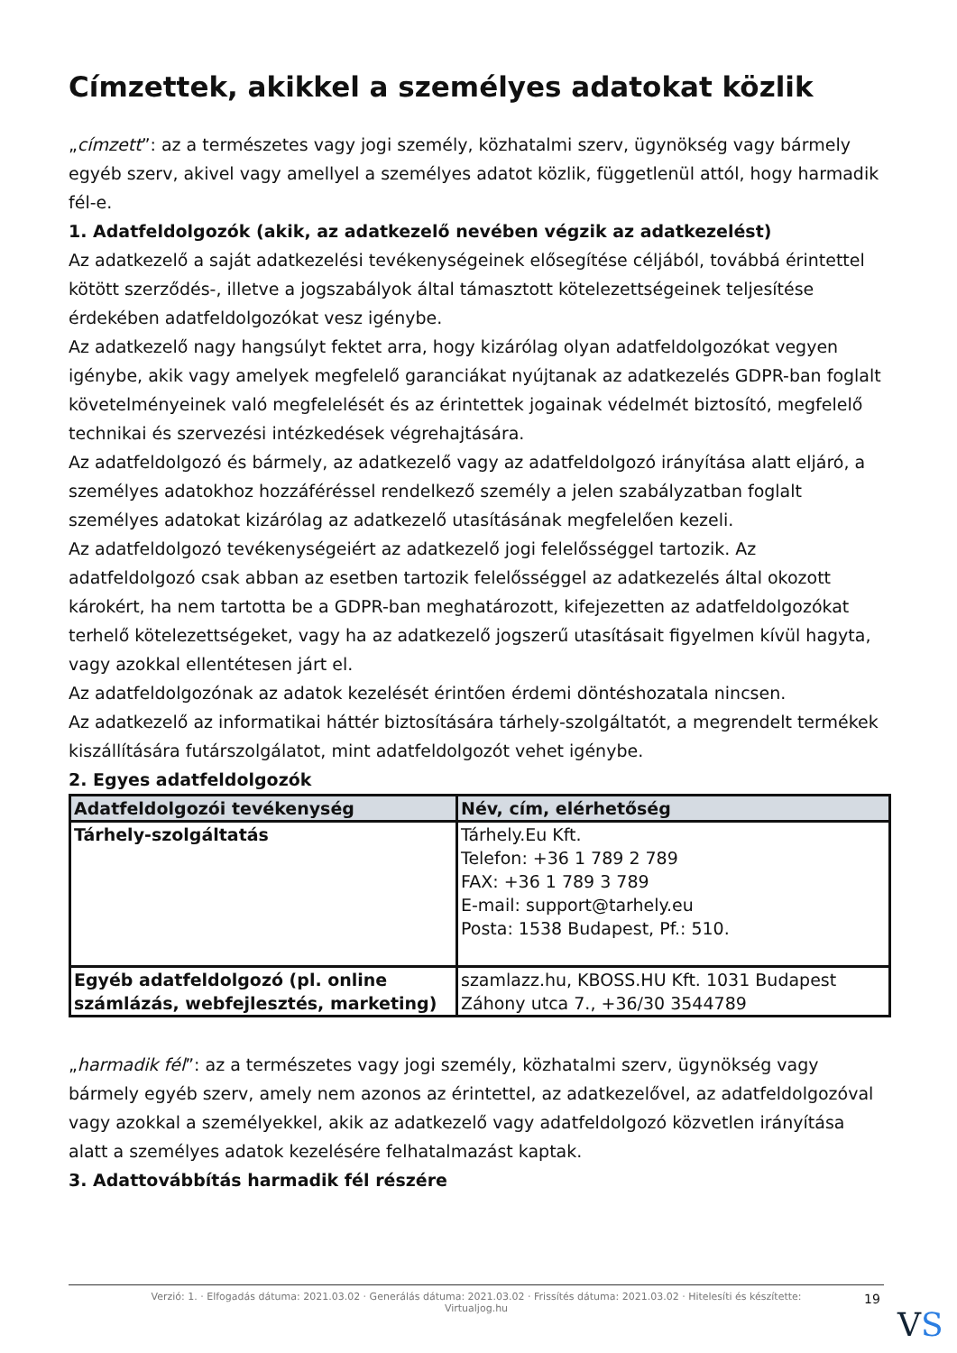Címzettek, akikkel a személyes adatokat közlik
„címzett”: az a természetes vagy jogi személy, közhatalmi szerv, ügynökség vagy bármely egyéb szerv, akivel vagy amellyel a személyes adatot közlik, függetlenül attól, hogy harmadik fél-e.
1. Adatfeldolgozók (akik, az adatkezelő nevében végzik az adatkezelést)
Az adatkezelő a saját adatkezelési tevékenységeinek elősegítése céljából, továbbá érintettel kötött szerződés-, illetve a jogszabályok által támasztott kötelezettségeinek teljesítése érdekében adatfeldolgozókat vesz igénybe.
Az adatkezelő nagy hangsúlyt fektet arra, hogy kizárólag olyan adatfeldolgozókat vegyen igénybe, akik vagy amelyek megfelelő garanciákat nyújtanak az adatkezelés GDPR-ban foglalt követelményeinek való megfelelését és az érintettek jogainak védelmét biztosító, megfelelő technikai és szervezési intézkedések végrehajtására.
Az adatfeldolgozó és bármely, az adatkezelő vagy az adatfeldolgozó irányítása alatt eljáró, a személyes adatokhoz hozzáféréssel rendelkező személy a jelen szabályzatban foglalt személyes adatokat kizárólag az adatkezelő utasításának megfelelően kezeli.
Az adatfeldolgozó tevékenységeiért az adatkezelő jogi felelősséggel tartozik. Az adatfeldolgozó csak abban az esetben tartozik felelősséggel az adatkezelés által okozott károkért, ha nem tartotta be a GDPR-ban meghatározott, kifejezetten az adatfeldolgozókat terhelő kötelezettségeket, vagy ha az adatkezelő jogszerű utasításait figyelmen kívül hagyta, vagy azokkal ellentétesen járt el.
Az adatfeldolgozónak az adatok kezelését érintően érdemi döntéshozatala nincsen.
Az adatkezelő az informatikai háttér biztosítására tárhely-szolgáltatót, a megrendelt termékek kiszállítására futárszolgálatot, mint adatfeldolgozót vehet igénybe.
2. Egyes adatfeldolgozók
| Adatfeldolgozói tevékenység | Név, cím, elérhetőség |
| --- | --- |
| Tárhely-szolgáltatás | Tárhely.Eu Kft. Telefon: +36 1 789 2 789 FAX: +36 1 789 3 789 E-mail: support@tarhely.eu Posta: 1538 Budapest, Pf.: 510. |
| Egyéb adatfeldolgozó (pl. online számlázás, webfejlesztés, marketing) | szamlazz.hu, KBOSS.HU Kft. 1031 Budapest Záhony utca 7., +36/30 3544789 |
„harmadik fél”: az a természetes vagy jogi személy, közhatalmi szerv, ügynökség vagy bármely egyéb szerv, amely nem azonos az érintettel, az adatkezelővel, az adatfeldolgozóval vagy azokkal a személyekkel, akik az adatkezelő vagy adatfeldolgozó közvetlen irányítása alatt a személyes adatok kezelésére felhatalmazást kaptak.
3. Adattovábbítás harmadik fél részére
Verzió: 1. · Elfogadás dátuma: 2021.03.02 · Generálás dátuma: 2021.03.02 · Frissítés dátuma: 2021.03.02 · Hitelesíti és készítette:
Virtualjog.hu
19
VS